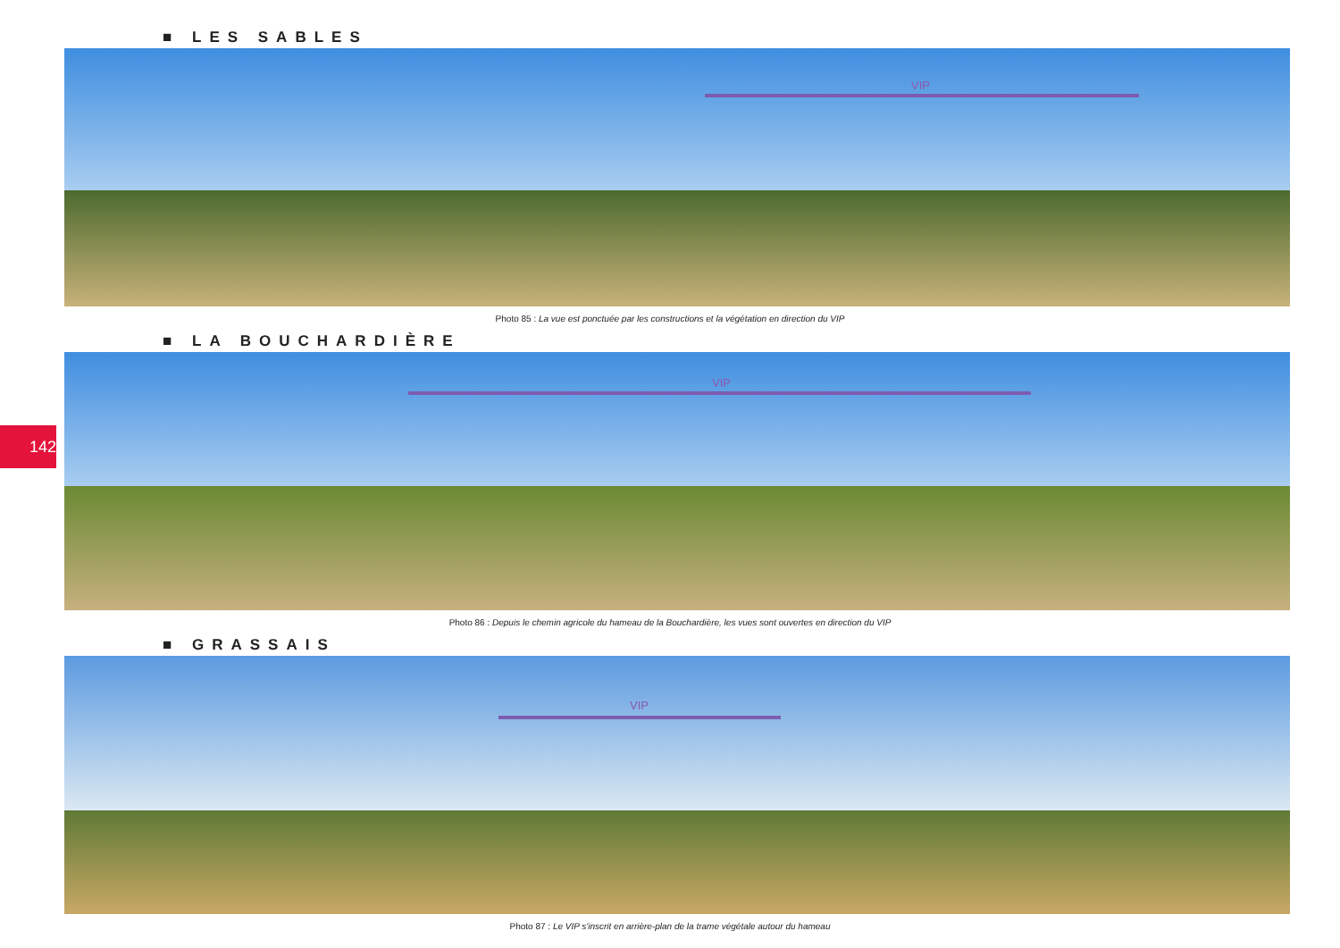■ LES SABLES
VIP
Photo 85 : La vue est ponctuée par les constructions et la végétation en direction du VIP
■ LA BOUCHARDIÈRE
VIP
Photo 86 : Depuis le chemin agricole du hameau de la Bouchardière, les vues sont ouvertes en direction du VIP
■ GRASSAIS
VIP
Photo 87 : Le VIP s'inscrit en arrière-plan de la trame végétale autour du hameau
142